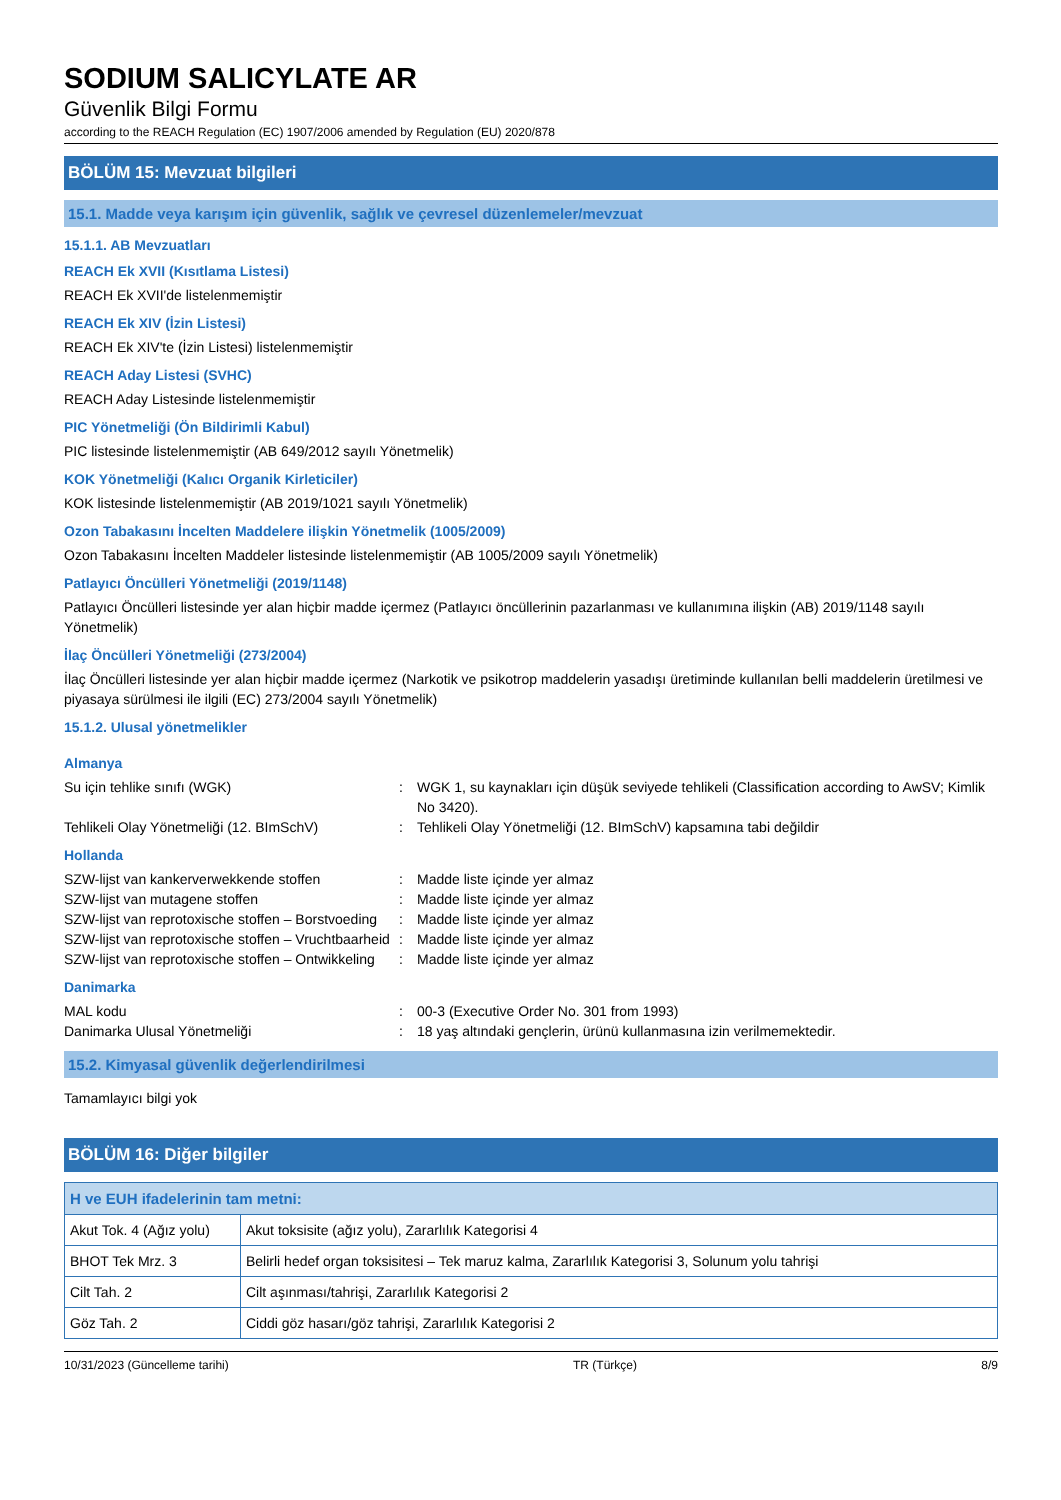SODIUM SALICYLATE AR
Güvenlik Bilgi Formu
according to the REACH Regulation (EC) 1907/2006 amended by Regulation (EU) 2020/878
BÖLÜM 15: Mevzuat bilgileri
15.1. Madde veya karışım için güvenlik, sağlık ve çevresel düzenlemeler/mevzuat
15.1.1. AB Mevzuatları
REACH Ek XVII (Kısıtlama Listesi)
REACH Ek XVII'de listelenmemiştir
REACH Ek XIV (İzin Listesi)
REACH Ek XIV'te (İzin Listesi) listelenmemiştir
REACH Aday Listesi (SVHC)
REACH Aday Listesinde listelenmemiştir
PIC Yönetmeliği (Ön Bildirimli Kabul)
PIC listesinde listelenmemiştir (AB 649/2012 sayılı Yönetmelik)
KOK Yönetmeliği (Kalıcı Organik Kirleticiler)
KOK listesinde listelenmemiştir (AB 2019/1021 sayılı Yönetmelik)
Ozon Tabakasını İncelten Maddelere ilişkin Yönetmelik (1005/2009)
Ozon Tabakasını İncelten Maddeler listesinde listelenmemiştir (AB 1005/2009 sayılı Yönetmelik)
Patlayıcı Öncülleri Yönetmeliği (2019/1148)
Patlayıcı Öncülleri listesinde yer alan hiçbir madde içermez (Patlayıcı öncüllerinin pazarlanması ve kullanımına ilişkin (AB) 2019/1148 sayılı Yönetmelik)
İlaç Öncülleri Yönetmeliği (273/2004)
İlaç Öncülleri listesinde yer alan hiçbir madde içermez (Narkotik ve psikotrop maddelerin yasadışı üretiminde kullanılan belli maddelerin üretilmesi ve piyasaya sürülmesi ile ilgili (EC) 273/2004 sayılı Yönetmelik)
15.1.2. Ulusal yönetmelikler
Almanya
Su için tehlike sınıfı (WGK) : WGK 1, su kaynakları için düşük seviyede tehlikeli (Classification according to AwSV; Kimlik No 3420).
Tehlikeli Olay Yönetmeliği (12. BImSchV)
: Tehlikeli Olay Yönetmeliği (12. BImSchV) kapsamına tabi değildir
Hollanda
SZW-lijst van kankerverwekkende stoffen : Madde liste içinde yer almaz
SZW-lijst van mutagene stoffen : Madde liste içinde yer almaz
SZW-lijst van reprotoxische stoffen – Borstvoeding
: Madde liste içinde yer almaz
SZW-lijst van reprotoxische stoffen – Vruchtbaarheid
: Madde liste içinde yer almaz
SZW-lijst van reprotoxische stoffen – Ontwikkeling
: Madde liste içinde yer almaz
Danimarka
MAL kodu : 00-3 (Executive Order No. 301 from 1993)
Danimarka Ulusal Yönetmeliği : 18 yaş altındaki gençlerin, ürünü kullanmasına izin verilmemektedir.
15.2. Kimyasal güvenlik değerlendirilmesi
Tamamlayıcı bilgi yok
BÖLÜM 16: Diğer bilgiler
| H ve EUH ifadelerinin tam metni: | |
| --- | --- |
| Akut Tok. 4 (Ağız yolu) | Akut toksisite (ağız yolu), Zararlılık Kategorisi 4 |
| BHOT Tek Mrz. 3 | Belirli hedef organ toksisitesi – Tek maruz kalma, Zararlılık Kategorisi 3, Solunum yolu tahrişi |
| Cilt Tah. 2 | Cilt aşınması/tahrişi, Zararlılık Kategorisi 2 |
| Göz Tah. 2 | Ciddi göz hasarı/göz tahrişi, Zararlılık Kategorisi 2 |
10/31/2023 (Güncelleme tarihi) TR (Türkçe) 8/9